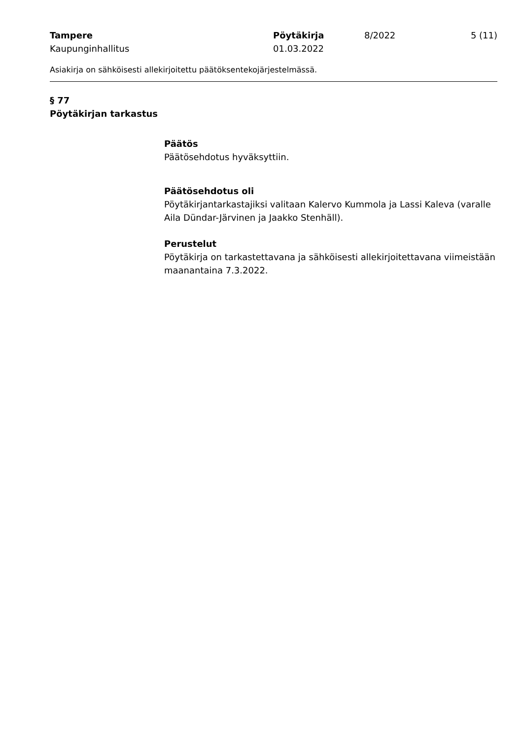Tampere Pöytäkirja 8/2022 5 (11)
Kaupunginhallitus 01.03.2022
Asiakirja on sähköisesti allekirjoitettu päätöksentekojärjestelmässä.
§ 77
Pöytäkirjan tarkastus
Päätös
Päätösehdotus hyväksyttiin.
Päätösehdotus oli
Pöytäkirjantarkastajiksi valitaan Kalervo Kummola ja Lassi Kaleva (varalle Aila Dündar-Järvinen ja Jaakko Stenhäll).
Perustelut
Pöytäkirja on tarkastettavana ja sähköisesti allekirjoitettavana viimeistään maanantaina 7.3.2022.